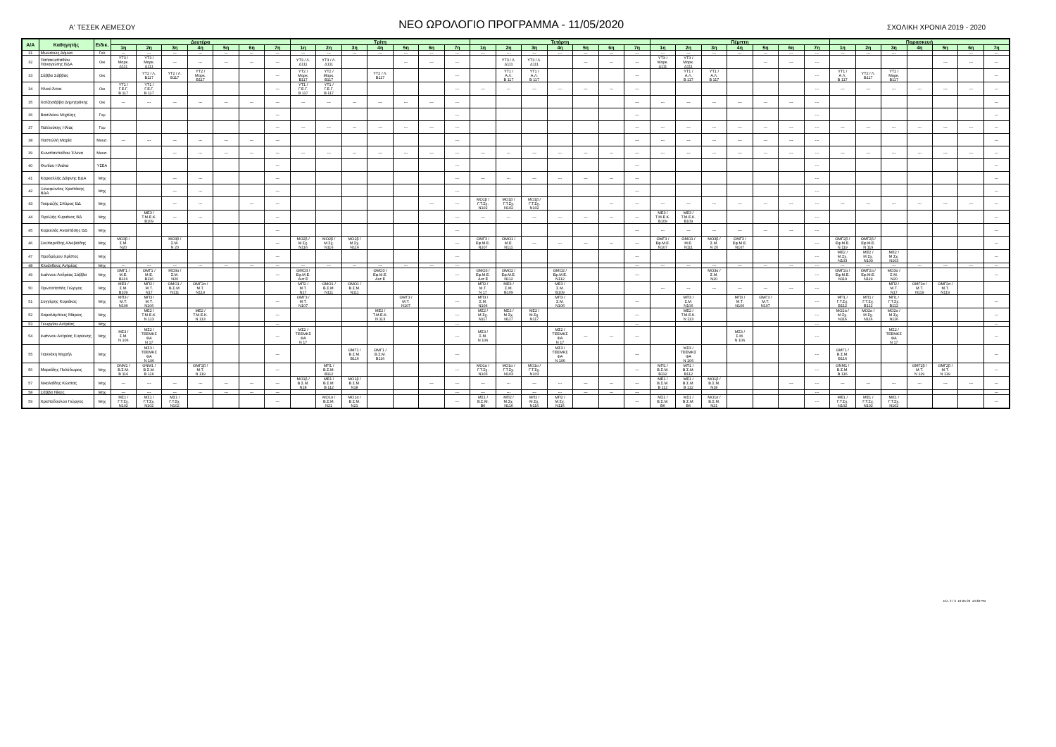Α' ΤΕΣΕΚ ΛΕΜΕΣΟΥ
ΝΕΟ ΩΡΟΛΟΓΙΟ ΠΡΟΓΡΑΜΜΑ - 11/05/2020
ΣΧΟΛΙΚΗ ΧΡΟΝΙΑ 2019 - 2020
| Α/Α | Καθηγητής | Ειδικ. | Δευτέρα | | | | | | | Τρίτη | | | | | | | Τετάρτη | | | | | | | Πέμπτη | | | | | | | Παρασκευή | | | | | | |
| --- | --- | --- | --- | --- | --- | --- | --- | --- | --- | --- | --- | --- | --- | --- | --- | --- | --- | --- | --- | --- | --- | --- | --- | --- | --- | --- | --- | --- | --- | --- | --- | --- | --- | --- | --- | --- | --- |
| | | | 1η | 2η | 3η | 4η | 5η | 6η | 7η | 1η | 2η | 3η | 4η | 5η | 6η | 7η | 1η | 2η | 3η | 4η | 5η | 6η | 7η | 1η | 2η | 3η | 4η | 5η | 6η | 7η | 1η | 2η | 3η | 4η | 5η | 6η | 7η |
| 31 | Μωυσεώς Δόμνα | Γαλ | --- | --- | --- | --- | --- | --- | --- | --- | --- | --- | --- | --- | --- | --- | --- | --- | --- | --- | --- | --- | --- | --- | --- | --- | --- | --- | --- | --- | --- | --- | --- | | | --- | --- |
| 32 | Παπαευσταθίου Παναγιώτης ΒΔΑ | Οικ | ΥΤ3 / Μαρκ. Δ111 | ΥΤ3 / Μαρκ. Δ111 | --- | --- | --- | --- | --- | ΥΤ3 / Λ. Δ111 | ΥΤ3 / Λ. Δ111 | | | --- | --- | --- | | ΥΤ3 / Λ. Δ111 | ΥΤ3 / Λ. Δ111 | | --- | --- | --- | ΥΤ3 / Μαρκ. Δ111 | ΥΤ3 / Μαρκ. Δ111 | | | --- | --- | --- | | | | | --- | --- | --- |
| 33 | Σάββα Σάββας | Οικ | | ΥΤ2 / Λ. Β117 | ΥΤ2 / Λ. Β117 | ΥΤ2 / Μαρκ. Β117 | | | --- | ΥΤ2 / Μαρκ. Β117 | ΥΤ2 / Μαρκ. Β117 | | ΥΤ2 / Λ. Β117 | | | --- | | ΥΤ1 / Α.Λ. Β 117 | ΥΤ1 / Α.Λ. Β 117 | | | | --- | | ΥΤ1 / Α.Λ. Β 117 | ΥΤ1 / Α.Λ. Β 117 | | | | --- | ΥΤ1 / Α.Λ. Β 117 | ΥΤ2 / Λ. Β117 | ΥΤ2 / Μαρκ. Β117 | | | | --- |
| 34 | Ηλιού Άννα | Οικ | ΥΤ1 / Γ.Ε.Γ. Β 117 | ΥΤ1 / Γ.Ε.Γ. Β 117 | | | | | --- | ΥΤ1 / Γ.Ε.Γ. Β 117 | ΥΤ1 / Γ.Ε.Γ. Β 117 | | | | | --- | --- | --- | --- | --- | --- | --- | --- | | | | | | | --- | --- | --- | --- | --- | --- | --- | --- |
| 35 | Χατζησάββα Δημητράκης | Οικ | --- | --- | --- | --- | --- | --- | --- | --- | --- | --- | --- | --- | --- | --- | | | | | | | --- | --- | --- | --- | --- | --- | --- | --- | | | | | | | --- |
| 36 | Βασιλείου Μιχάλης | Γυμ | | | | | | | --- | | | | | | | --- | | | | | | | --- | | | | | | | --- | | | | | | | --- |
| 37 | Παλλούκης Ηλίας | Γυμ | | | | | | | --- | --- | --- | --- | --- | --- | --- | --- | | | | | | | --- | --- | --- | --- | --- | --- | --- | --- | --- | --- | --- | --- | --- | --- | --- |
| 38 | Παστελλή Μαρία | Μουσ. | --- | --- | --- | --- | --- | --- | --- | | | | | | | --- | | | | | | | --- | --- | --- | --- | --- | --- | --- | --- | | | | | | | --- |
| 39 | Κωνσταντινίδου Έλενα | Μουσ. | | | --- | --- | --- | --- | --- | --- | --- | --- | --- | --- | --- | --- | --- | --- | --- | --- | --- | --- | --- | --- | --- | --- | --- | --- | --- | --- | --- | --- | --- | --- | --- | --- | --- |
| 40 | Φωτίου Ηλιάνα | ΥΣΕΑ | | | | | | | --- | | | | | | | --- | | | | | | | --- | | | | | | | --- | | | | | | | --- |
| 41 | Καρκαλλής Δάφνης ΒΔΑ | Μηχ | | | --- | --- | | | --- | | | | | | | --- | --- | --- | --- | --- | --- | --- | --- | | | | | | | --- | | | | | | | --- |
| 42 | Ξενοφώντος Χριστάκης ΒΔΑ | Μηχ | | | --- | --- | | | --- | | | | | | | --- | | | | | | | --- | | | | | | | --- | | | | | | | --- |
| 43 | Τουμαζής Σπύρος ΒΔ | Μηχ | | | --- | --- | | --- | --- | | | | | | --- | --- | ΜΟ1β / Γ.Τ.Σχ. Ν102 | ΜΟ1β / Γ.Τ.Σχ. Ν102 | ΜΟ1β / Γ.Τ.Σχ. Ν102 | | | --- | --- | --- | --- | --- | --- | --- | --- | --- | --- | --- | --- | --- | --- | --- | --- |
| 44 | Πιριλλής Κυριάκος ΒΔ | Μηχ | | ΜΕ3 / Τ.Μ.Ε.Κ. Β109 | --- | --- | | | --- | | | | | | | --- | --- | --- | --- | --- | --- | --- | --- | ΜΕ3 / Τ.Μ.Ε.Κ. Β109 | ΜΕ3 / Τ.Μ.Ε.Κ. Β109 | | | | | --- | | | | | | | --- |
| 45 | Καρεκλάς Αναστάσης ΒΔ | Μηχ | | | | | | | --- | | | | | | | --- | | | | | | | --- | --- | --- | --- | --- | --- | --- | --- | | | | | | | --- |
| 46 | Σκεπαρνίδης Αλκιβιάδης | Μηχ | ΜΟ3β / Σ.Μ. Ν20 | | ΜΟ3β / Σ.Μ. Ν 20 | | | | --- | ΜΟ2β / Μ.Σχ. Ν116 | ΜΟ2β / Μ.Σχ. Ν116 | ΜΟ2β / Μ.Σχ. Ν116 | | | | --- | ΘΜΓ3 / Εφ.Μ.Ε. Ν107 | ΘΜΟ1 / Μ.Ε. Ν111 | --- | --- | --- | --- | --- | ΘΜΓ3 / Εφ.Μ.Ε. Ν107 | ΘΜΟ1 / Μ.Ε. Ν111 | ΜΟ3β / Σ.Μ. Ν 20 | ΘΜΓ3 / Εφ.Μ.Ε. Ν107 | | | --- | ΘΜΓ2β / Εφ.Μ.Ε. Ν 119 | ΘΜΓ2β / Εφ.Μ.Ε. Ν 119 | | | | | --- |
| 47 | Προδρόμου Χρίστος | Μηχ | | | | | | | --- | | | | | | | --- | | | | | | | --- | | | | | | | --- | ΜΕ2 / Μ.Σχ. Ν103 | ΜΕ2 / Μ.Σχ. Ν103 | ΜΕ2 / Μ.Σχ. Ν103 | | | | --- |
| 48 | Κλεάνθους Αντρέας | Μηχ | --- | --- | --- | --- | --- | --- | --- | --- | --- | --- | --- | --- | --- | --- | | | | | | | --- | --- | --- | --- | --- | --- | --- | --- | --- | --- | --- | --- | --- | --- | --- |
| 49 | Ιωάννου Ανδρέας Σάββα | Μηχ | ΘΜΓ1 / Μ.Ε. Β116 | ΘΜΓ1 / Μ.Ε. Β116 | ΜΟ3α / Σ.Μ. Ν20 | | | | --- | ΘΜΟ3 / Εφ.Μ.Ε. Αυτ Ε | | | ΘΜΟ3 / Εφ.Μ.Ε. Αυτ Ε | | | --- | ΘΜΟ3 / Εφ.Μ.Ε. Αυτ Ε | ΘΜΟ2 / Εφ.Μ.Ε. Ν112 | | ΘΜΟ2 / Εφ.Μ.Ε. Ν112 | | | --- | | | ΜΟ3α / Σ.Μ. Ν20 | | | | --- | ΘΜΓ2α / Εφ.Μ.Ε. Ν119 | ΘΜΓ2α / Εφ.Μ.Ε. Ν119 | ΜΟ3α / Σ.Μ. Ν20 | | | | --- |
| 50 | Πρωτοπαπάς Γιώργος | Μηχ | ΜΕ3 / Σ.Μ. Β109 | ΜΠ2 / Μ.Τ. Ν17 | ΘΜΟ1 / Β.Σ.Μ. Ν111 | ΘΜΓ2α / Μ.Τ. Ν119 | | | | ΜΠ2 / Μ.Τ. Ν17 | ΘΜΟ1 / Β.Σ.Μ. Ν111 | ΘΜΟ1 / Β.Σ.Μ. Ν111 | | | | | ΜΠ2 / Μ.Τ. Ν 17 | ΜΕ3 / Σ.Μ. Β109 | | ΜΕ3 / Σ.Μ. Β109 | | | | --- | --- | --- | --- | --- | --- | --- | | | ΜΠ2 / Μ.Τ. Ν17 | ΘΜΓ2α / Μ.Τ. Ν119 | ΘΜΓ2α / Μ.Τ. Ν119 | | |
| 51 | Συγγέρης Κυριάκος | Μηχ | ΜΠ3 / Μ.Τ. Ν106 | ΜΠ3 / Μ.Τ. Ν106 | | | | | --- | ΘΜΓ3 / Μ.Τ. Ν107 | | | | ΘΜΓ3 / Μ.Τ. Ν107 | | --- | ΜΠ3 / Σ.Μ. Ν106 | | | ΜΠ3 / Σ.Μ. Ν106 | | | --- | | ΜΠ3 / Σ.Μ. Ν106 | | ΜΠ3 / Μ.Τ. Ν106 | ΘΜΓ3 / Μ.Τ. Ν107 | | --- | ΜΠ1 / Γ.Τ.Σχ. Β112 | ΜΠ1 / Γ.Τ.Σχ. Β112 | ΜΠ1 / Γ.Τ.Σχ. Β112 | | | | --- |
| 52 | Χαραλάμπους Μάριος | Μηχ | | ΜΕ2 / Τ.Μ.Ε.Κ. Ν 113 | | ΜΕ2 / Τ.Μ.Ε.Κ. Ν 113 | | | --- | | | | ΜΕ2 / Τ.Μ.Ε.Κ. Ν 113 | | | --- | ΜΣ2 / Μ.Σχ. Ν117 | ΜΣ2 / Μ.Σχ. Ν117 | ΜΣ2 / Μ.Σχ. Ν117 | | | | --- | | ΜΕ2 / Τ.Μ.Ε.Κ. Ν 113 | | | | | --- | ΜΟ2α / Μ.Σχ. Ν116 | ΜΟ2α / Μ.Σχ. Ν116 | ΜΟ2α / Μ.Σχ. Ν116 | | | | --- |
| 53 | Γεωργίου Αντρέας | Μηχ | | | | | | | --- | | | | | | | --- | | | | | | | --- | | | | | | | --- | | | | | | | --- |
| 54 | Ιωάννου Αντρέας Ευγκενης | Μηχ | ΜΣ3 / Σ.Μ. Ν 106 | ΜΣ2 / ΤΕΕΜΚΣ ΦΑ Ν 17 | | | | | --- | ΜΣ2 / ΤΕΕΜΚΣ ΦΑ Ν 17 | | | | | | --- | ΜΣ3 / Σ.Μ. Ν 106 | | | ΜΣ2 / ΤΕΕΜΚΣ ΦΑ Ν 17 | --- | --- | --- | | | | ΜΣ3 / Σ.Μ. Ν 106 | | | --- | | | ΜΣ2 / ΤΕΕΜΚΣ ΦΑ Ν 17 | | | | --- |
| 55 | Γιαννάκη Μιχαήλ | Μηχ | | ΜΣ3 / ΤΕΕΜΚΣ ΦΑ Ν 106 | | | | | --- | | | ΘΜΓ1 / Β.Σ.Μ. Β116 | ΘΜΓ1 / Β.Σ.Μ. Β116 | | | --- | | | | ΜΣ3 / ΤΕΕΜΚΣ ΦΑ Ν 106 | | | --- | | ΜΣ3 / ΤΕΕΜΚΣ ΦΑ Ν 106 | | | | | --- | ΘΜΓ1 / Β.Σ.Μ. Β116 | | | | | | --- |
| 56 | Μαρκίδης Πολύδωρος | Μηχ | ΘΝΜ1 / Β.Σ.Μ. Β 116 | ΘΝΜ1 / Β.Σ.Μ. Β 116 | | ΘΜΓ2β / Μ.Τ. Ν 119 | | | --- | | ΜΠ1 / Β.Σ.Μ. Β112 | | | | | --- | ΜΟ1α / Γ.Τ.Σχ. Ν103 | ΜΟ1α / Γ.Τ.Σχ. Ν103 | ΜΟ1α / Γ.Τ.Σχ. Ν103 | | | | --- | ΜΠ1 / Β.Σ.Μ. Β112 | ΜΠ1 / Β.Σ.Μ. Β112 | | | | | --- | ΘΝΜ1 / Β.Σ.Μ. Β 116 | | | ΘΜΓ2β / Μ.Τ. Ν 119 | ΘΜΓ2β / Μ.Τ. Ν 119 | | --- |
| 57 | Νικολαΐδης Κώστας | Μηχ | --- | --- | --- | --- | --- | --- | --- | ΜΟ1β / Β.Σ.Μ. Ν18 | ΜΕ1 / Β.Σ.Μ. Β 112 | ΜΟ1β / Β.Σ.Μ. Ν18 | | | --- | --- | --- | --- | --- | --- | --- | --- | --- | ΜΕ1 / Β.Σ.Μ. Β 112 | ΜΕ1 / Β.Σ.Μ. Β 112 | ΜΟ1β / Β.Σ.Μ. Ν18 | | | --- | --- | --- | --- | --- | --- | --- | --- | --- |
| 58 | Σάββα Νίκος | Μηχ | --- | --- | --- | --- | --- | --- | --- | | | | | | | --- | --- | --- | --- | --- | --- | --- | --- | | | | | | | --- | | | | | | | --- |
| 59 | Χριστοδουλου Γιώργος | Μηχ | ΜΣ1 / Γ.Τ.Σχ. Ν102 | ΜΣ1 / Γ.Τ.Σχ. Ν102 | ΜΣ1 / Γ.Τ.Σχ. Ν102 | | | | --- | | ΜΟ1α / Β.Σ.Μ. Ν21 | ΜΟ1α / Β.Σ.Μ. Ν21 | | | | --- | ΜΣ1 / Β.Σ.Μ. Β6 | ΜΠ2 / Μ.Σχ. Ν116 | ΜΠ2 / Μ.Σχ. Ν116 | ΜΠ2 / Μ.Σχ. Ν116 | | | --- | ΜΣ1 / Β.Σ.Μ. Β6 | ΜΣ1 / Β.Σ.Μ. Β6 | ΜΟ1α / Β.Σ.Μ. Ν21 | | | | --- | ΜΕ1 / Γ.Τ.Σχ. Ν102 | ΜΕ1 / Γ.Τ.Σχ. Ν102 | ΜΕ1 / Γ.Τ.Σχ. Ν102 | | | | --- |
Σελ. 2 / 3 10-05-20 10:39 PM